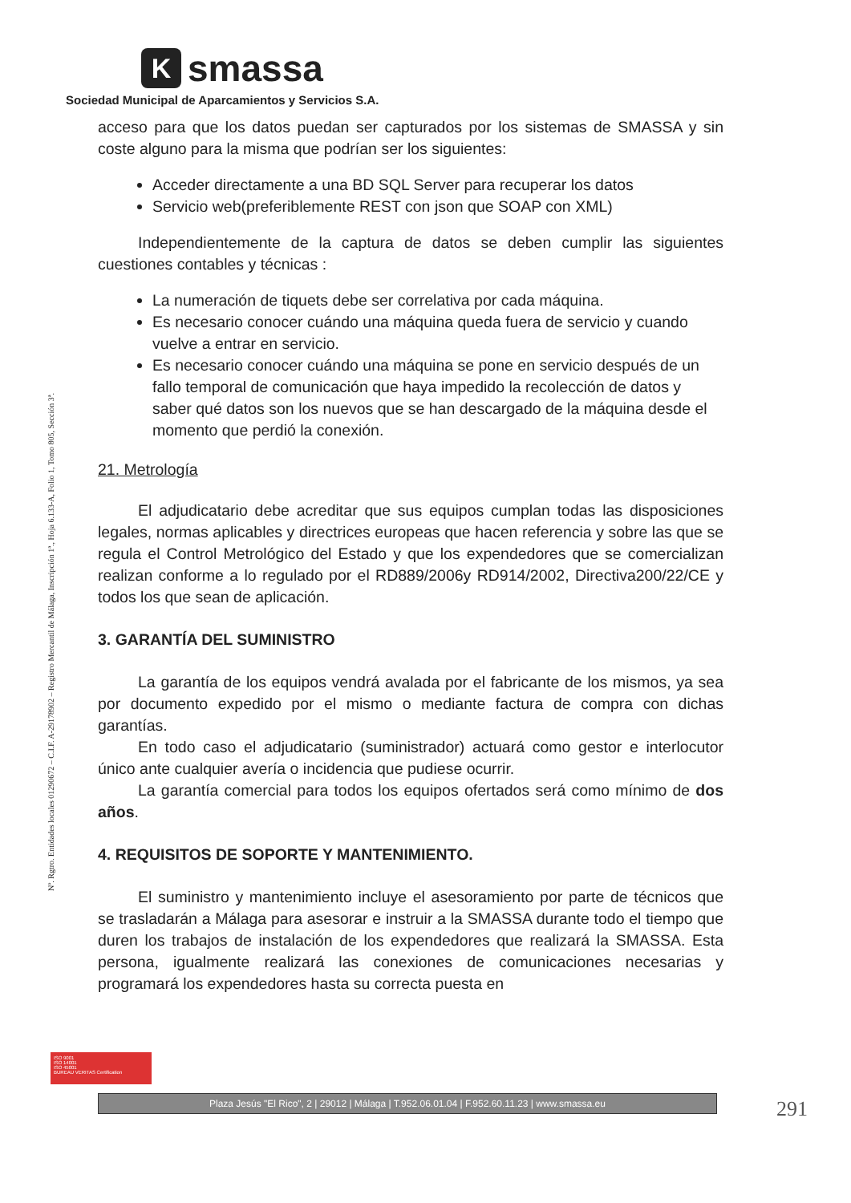K
smassa
Sociedad Municipal de Aparcamientos y Servicios S.A.
Nº. Rgtro. Entidades locales 01290672 – C.I.F. A-29178902 – Registro Mercantil de Málaga, Inscripción 1ª., Hoja 6.133-A, Folio 1, Tomo 805, Sección 3ª.
acceso para que los datos puedan ser capturados por los sistemas de SMASSA y sin coste alguno para la misma que podrían ser los siguientes:
Acceder directamente a una BD SQL Server para recuperar los datos
Servicio web(preferiblemente REST con json que SOAP con XML)
Independientemente de la captura de datos se deben cumplir las siguientes cuestiones contables y técnicas :
La numeración de tiquets debe ser correlativa por cada máquina.
Es necesario conocer cuándo una máquina queda fuera de servicio y cuando vuelve a entrar en servicio.
Es necesario conocer cuándo una máquina se pone en servicio después de un fallo temporal de comunicación que haya impedido la recolección de datos y saber qué datos son los nuevos que se han descargado de la máquina desde el momento que perdió la conexión.
21. Metrología
El adjudicatario debe acreditar que sus equipos cumplan todas las disposiciones legales, normas aplicables y directrices europeas que hacen referencia y sobre las que se regula el Control Metrológico del Estado y que los expendedores que se comercializan realizan conforme a lo regulado por el RD889/2006y RD914/2002, Directiva200/22/CE y todos los que sean de aplicación.
3. GARANTÍA DEL SUMINISTRO
La garantía de los equipos vendrá avalada por el fabricante de los mismos, ya sea por documento expedido por el mismo o mediante factura de compra con dichas garantías.
En todo caso el adjudicatario (suministrador) actuará como gestor e interlocutor único ante cualquier avería o incidencia que pudiese ocurrir.
La garantía comercial para todos los equipos ofertados será como mínimo de dos años.
4. REQUISITOS DE SOPORTE Y MANTENIMIENTO.
El suministro y mantenimiento incluye el asesoramiento por parte de técnicos que se trasladarán a Málaga para asesorar e instruir a la SMASSA durante todo el tiempo que duren los trabajos de instalación de los expendedores que realizará la SMASSA. Esta persona, igualmente realizará las conexiones de comunicaciones necesarias y programará los expendedores hasta su correcta puesta en
ISO 9001
ISO 14001
ISO 45001
BUREAU VERITAS Certification
Plaza Jesús "El Rico", 2 | 29012 | Málaga | T.952.06.01.04 | F.952.60.11.23 | www.smassa.eu 291